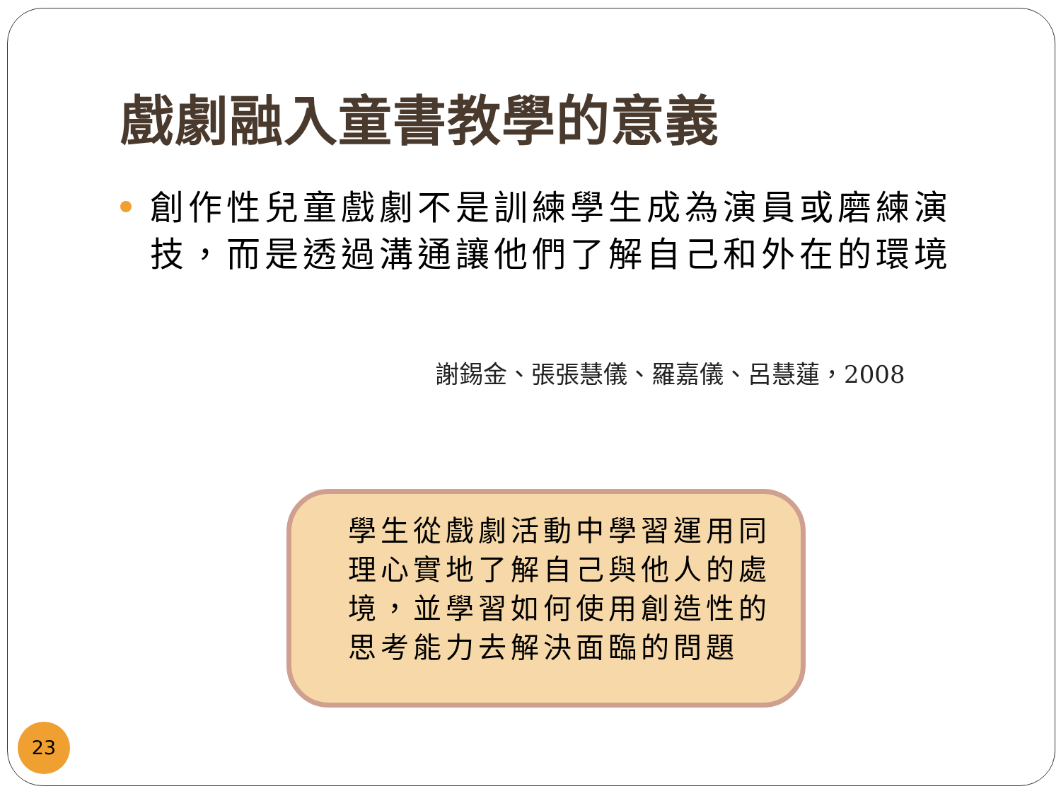戲劇融入童書教學的意義
創作性兒童戲劇不是訓練學生成為演員或磨練演技，而是透過溝通讓他們了解自己和外在的環境
謝錫金、張張慧儀、羅嘉儀、呂慧蓮，2008
學生從戲劇活動中學習運用同理心實地了解自己與他人的處境，並學習如何使用創造性的思考能力去解決面臨的問題
23